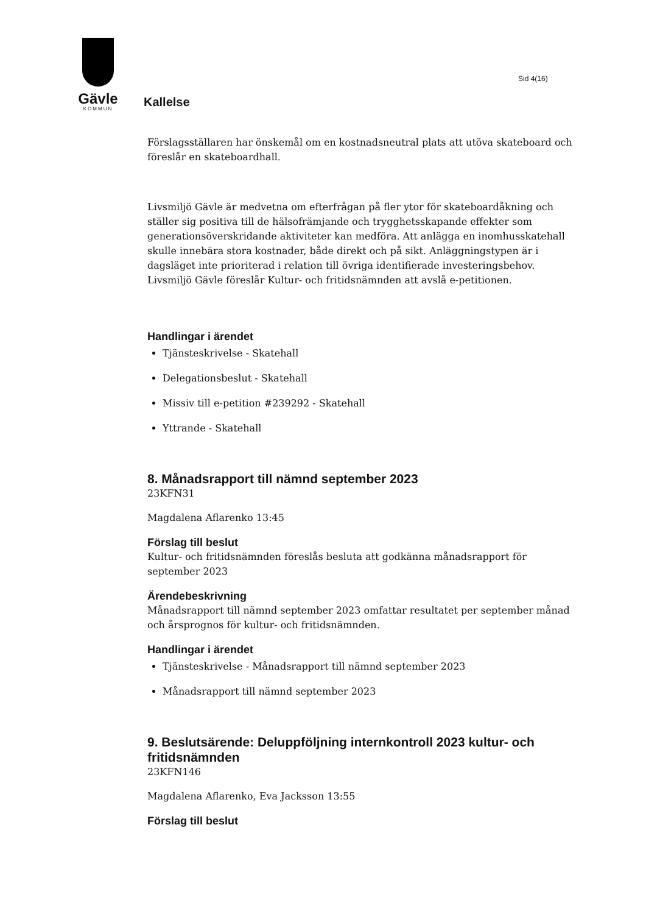Gävle
KOMMUN
Sid 4(16)
Kallelse
Förslagsställaren har önskemål om en kostnadsneutral plats att utöva skateboard och föreslår en skateboardhall.
Livsmiljö Gävle är medvetna om efterfrågan på fler ytor för skateboardåkning och ställer sig positiva till de hälsofrämjande och trygghetsskapande effekter som generationsöverskridande aktiviteter kan medföra. Att anlägga en inomhusskatehall skulle innebära stora kostnader, både direkt och på sikt. Anläggningstypen är i dagsläget inte prioriterad i relation till övriga identifierade investeringsbehov. Livsmiljö Gävle föreslår Kultur- och fritidsnämnden att avslå e-petitionen.
Handlingar i ärendet
Tjänsteskrivelse - Skatehall
Delegationsbeslut - Skatehall
Missiv till e-petition #239292 - Skatehall
Yttrande - Skatehall
8. Månadsrapport till nämnd september 2023
23KFN31
Magdalena Aflarenko 13:45
Förslag till beslut
Kultur- och fritidsnämnden föreslås besluta att godkänna månadsrapport för september 2023
Ärendebeskrivning
Månadsrapport till nämnd september 2023 omfattar resultatet per september månad och årsprognos för kultur- och fritidsnämnden.
Handlingar i ärendet
Tjänsteskrivelse - Månadsrapport till nämnd september 2023
Månadsrapport till nämnd september 2023
9. Beslutsärende: Deluppföljning internkontroll 2023 kultur- och fritidsnämnden
23KFN146
Magdalena Aflarenko, Eva Jacksson 13:55
Förslag till beslut